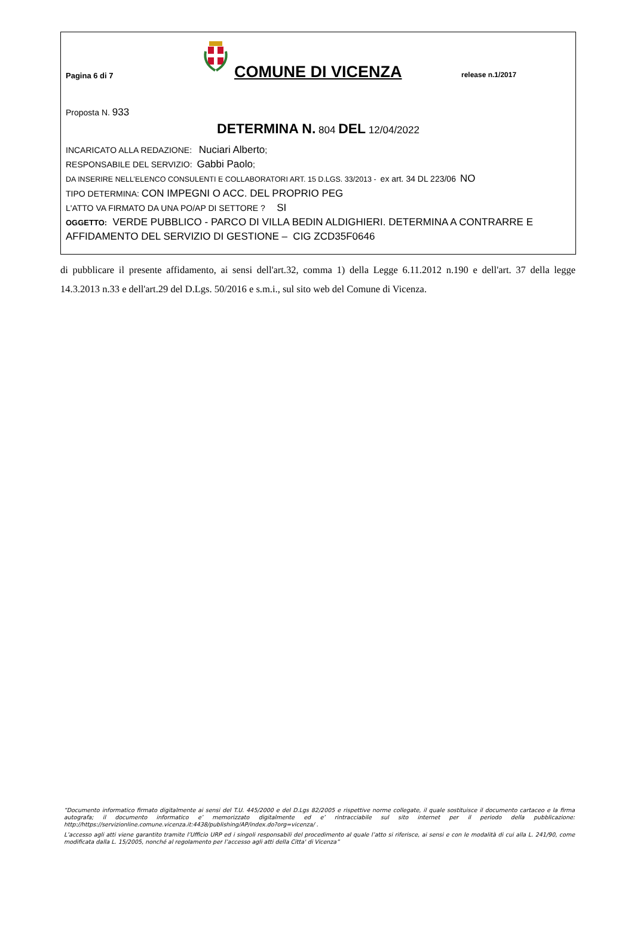Pagina 6 di 7
COMUNE DI VICENZA
release n.1/2017
Proposta N. 933
DETERMINA N. 804 DEL 12/04/2022
INCARICATO ALLA REDAZIONE: Nuciari Alberto;
RESPONSABILE DEL SERVIZIO: Gabbi Paolo;
DA INSERIRE NELL’ELENCO CONSULENTI E COLLABORATORI ART. 15 D.LGS. 33/2013 - ex art. 34 DL 223/06 NO
TIPO DETERMINA: CON IMPEGNI O ACC. DEL PROPRIO PEG
L'ATTO VA FIRMATO DA UNA PO/AP DI SETTORE ? SI
OGGETTO: VERDE PUBBLICO - PARCO DI VILLA BEDIN ALDIGHIERI. DETERMINA A CONTRARRE E AFFIDAMENTO DEL SERVIZIO DI GESTIONE – CIG ZCD35F0646
di pubblicare il presente affidamento, ai sensi dell'art.32, comma 1) della Legge 6.11.2012 n.190 e dell'art. 37 della legge 14.3.2013 n.33 e dell'art.29 del D.Lgs. 50/2016 e s.m.i., sul sito web del Comune di Vicenza.
“Documento informatico firmato digitalmente ai sensi del T.U. 445/2000 e del D.Lgs 82/2005 e rispettive norme collegate, il quale sostituisce il documento cartaceo e la firma autografa; il documento informatico e’ memorizzato digitalmente ed e’ rintracciabile sul sito internet per il periodo della pubblicazione: http://https://servizionline.comune.vicenza.it:4438/publishing/AP/index.do?org=vicenza/ .
L’accesso agli atti viene garantito tramite l’Ufficio URP ed i singoli responsabili del procedimento al quale l’atto si riferisce, ai sensi e con le modalità di cui alla L. 241/90, come modificata dalla L. 15/2005, nonché al regolamento per l’accesso agli atti della Citta' di Vicenza”